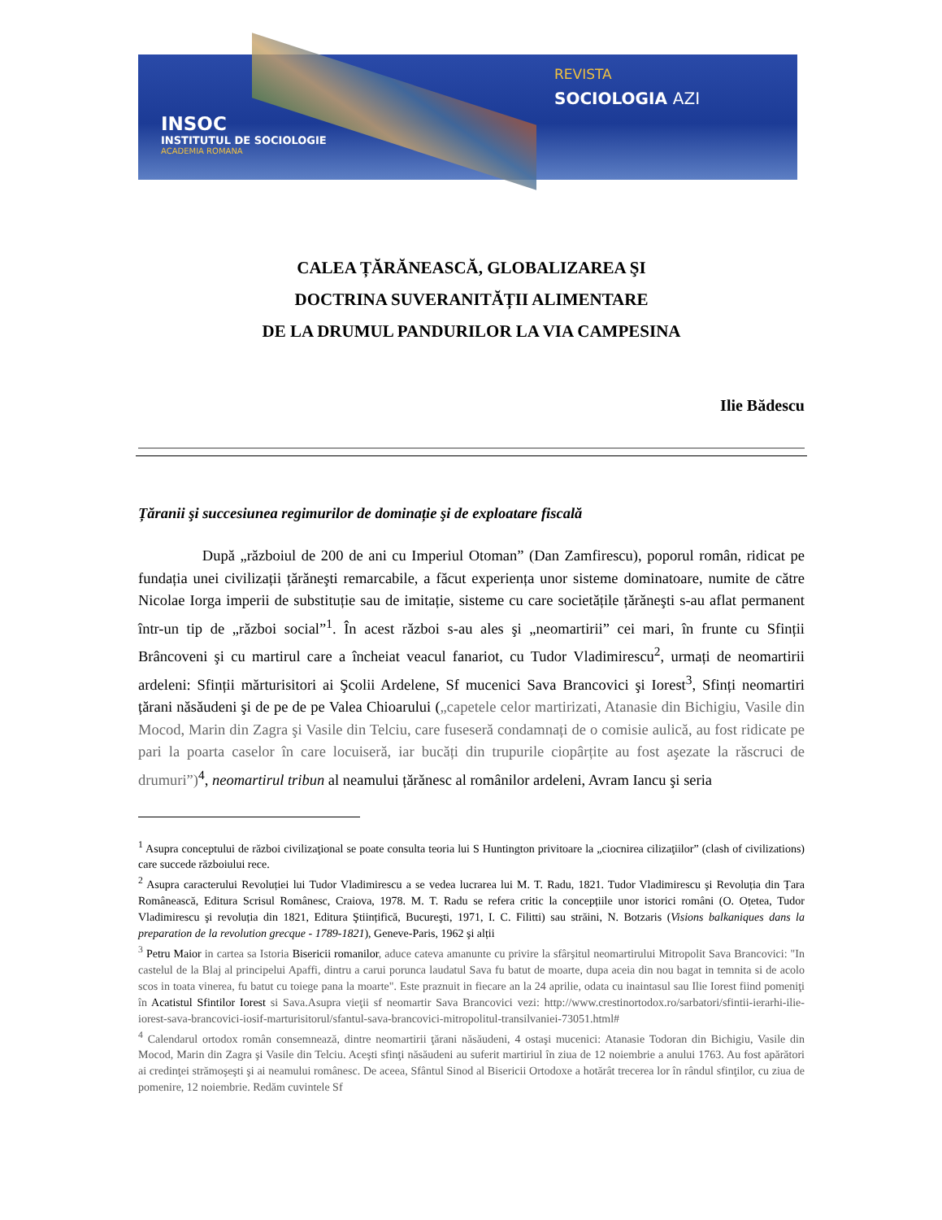INSOC
INSTITUTUL DE SOCIOLOGIE
ACADEMIA ROMANA
REVISTA
SOCIOLOGIA AZI
CALEA ȚĂRĂNEASCĂ, GLOBALIZAREA ŞI
DOCTRINA SUVERANITĂȚII ALIMENTARE
DE LA DRUMUL PANDURILOR LA VIA CAMPESINA
Ilie Bădescu
Țăranii şi succesiunea regimurilor de dominație şi de exploatare fiscală
După „războiul de 200 de ani cu Imperiul Otoman” (Dan Zamfirescu), poporul român, ridicat pe fundația unei civilizații țărăneşti remarcabile, a făcut experiența unor sisteme dominatoare, numite de către Nicolae Iorga imperii de substituție sau de imitație, sisteme cu care societățile țărăneşti s-au aflat permanent într-un tip de „război social”<sup>1</sup>. În acest război s-au ales şi „neomartirii” cei mari, în frunte cu Sfinții Brâncoveni şi cu martirul care a încheiat veacul fanariot, cu Tudor Vladimirescu<sup>2</sup>, urmați de neomartirii ardeleni: Sfinții mărturisitori ai Şcolii Ardelene, Sf mucenici Sava Brancovici şi Iorest<sup>3</sup>, Sfinți neomartiri țărani năsăudeni şi de pe de pe Valea Chioarului („capetele celor martirizati, Atanasie din Bichigiu, Vasile din Mocod, Marin din Zagra şi Vasile din Telciu, care fuseseră condamnați de o comisie aulică, au fost ridicate pe pari la poarta caselor în care locuiseră, iar bucăți din trupurile ciopârțite au fost aşezate la răscruci de drumuri”)<sup>4</sup>, neomartirul tribun al neamului țărănesc al românilor ardeleni, Avram Iancu şi seria
<sup>1</sup> Asupra conceptului de război civilizaţional se poate consulta teoria lui S Huntington privitoare la „ciocnirea cilizaţiilor” (clash of civilizations) care succede războiului rece.
<sup>2</sup> Asupra caracterului Revoluției lui Tudor Vladimirescu a se vedea lucrarea lui M. T. Radu, 1821. Tudor Vladimirescu şi Revoluția din Țara Românească, Editura Scrisul Românesc, Craiova, 1978. M. T. Radu se refera critic la concepțiile unor istorici români (O. Oțetea, Tudor Vladimirescu şi revoluția din 1821, Editura Ştiințifică, Bucureşti, 1971, I. C. Filitti) sau străini, N. Botzaris (Visions balkaniques dans la preparation de la revolution grecque - 1789-1821), Geneve-Paris, 1962 şi alții
<sup>3</sup> Petru Maior in cartea sa Istoria Bisericii romanilor, aduce cateva amanunte cu privire la sfârşitul neomartirului Mitropolit Sava Brancovici: "In castelul de la Blaj al principelui Apaffi, dintru a carui porunca laudatul Sava fu batut de moarte, dupa aceia din nou bagat in temnita si de acolo scos in toata vinerea, fu batut cu toiege pana la moarte". Este praznuit in fiecare an la 24 aprilie, odata cu inaintasul sau Ilie Iorest fiind pomeniţi în Acatistul Sfintilor Iorest si Sava.Asupra vieţii sf neomartir Sava Brancovici vezi: http://www.crestinortodox.ro/sarbatori/sfintii-ierarhi-ilie-iorest-sava-brancovici-iosif-marturisitorul/sfantul-sava-brancovici-mitropolitul-transilvaniei-73051.html#
<sup>4</sup> Calendarul ortodox român consemnează, dintre neomartirii ţărani năsăudeni, 4 ostaşi mucenici: Atanasie Todoran din Bichigiu, Vasile din Mocod, Marin din Zagra şi Vasile din Telciu. Aceşti sfinţi năsăudeni au suferit martiriul în ziua de 12 noiembrie a anului 1763. Au fost apărători ai credinţei strămoşeşti şi ai neamului românesc. De aceea, Sfântul Sinod al Bisericii Ortodoxe a hotărât trecerea lor în rândul sfinţilor, cu ziua de pomenire, 12 noiembrie. Redăm cuvintele Sf